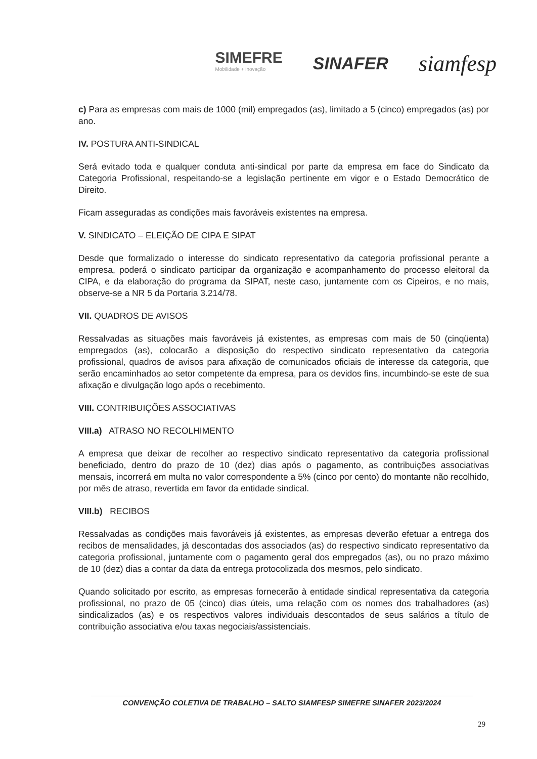SIMEFRE
Mobilidade + inovação
SINAFER
siamfesp
c) Para as empresas com mais de 1000 (mil) empregados (as), limitado a 5 (cinco) empregados (as) por ano.
IV. POSTURA ANTI-SINDICAL
Será evitado toda e qualquer conduta anti-sindical por parte da empresa em face do Sindicato da Categoria Profissional, respeitando-se a legislação pertinente em vigor e o Estado Democrático de Direito.
Ficam asseguradas as condições mais favoráveis existentes na empresa.
V. SINDICATO – ELEIÇÃO DE CIPA E SIPAT
Desde que formalizado o interesse do sindicato representativo da categoria profissional perante a empresa, poderá o sindicato participar da organização e acompanhamento do processo eleitoral da CIPA, e da elaboração do programa da SIPAT, neste caso, juntamente com os Cipeiros, e no mais, observe-se a NR 5 da Portaria 3.214/78.
VII. QUADROS DE AVISOS
Ressalvadas as situações mais favoráveis já existentes, as empresas com mais de 50 (cinqüenta) empregados (as), colocarão a disposição do respectivo sindicato representativo da categoria profissional, quadros de avisos para afixação de comunicados oficiais de interesse da categoria, que serão encaminhados ao setor competente da empresa, para os devidos fins, incumbindo-se este de sua afixação e divulgação logo após o recebimento.
VIII. CONTRIBUIÇÕES ASSOCIATIVAS
VIII.a) ATRASO NO RECOLHIMENTO
A empresa que deixar de recolher ao respectivo sindicato representativo da categoria profissional beneficiado, dentro do prazo de 10 (dez) dias após o pagamento, as contribuições associativas mensais, incorrerá em multa no valor correspondente a 5% (cinco por cento) do montante não recolhido, por mês de atraso, revertida em favor da entidade sindical.
VIII.b) RECIBOS
Ressalvadas as condições mais favoráveis já existentes, as empresas deverão efetuar a entrega dos recibos de mensalidades, já descontadas dos associados (as) do respectivo sindicato representativo da categoria profissional, juntamente com o pagamento geral dos empregados (as), ou no prazo máximo de 10 (dez) dias a contar da data da entrega protocolizada dos mesmos, pelo sindicato.
Quando solicitado por escrito, as empresas fornecerão à entidade sindical representativa da categoria profissional, no prazo de 05 (cinco) dias úteis, uma relação com os nomes dos trabalhadores (as) sindicalizados (as) e os respectivos valores individuais descontados de seus salários a título de contribuição associativa e/ou taxas negociais/assistenciais.
CONVENÇÃO COLETIVA DE TRABALHO – SALTO SIAMFESP SIMEFRE SINAFER 2023/2024
29